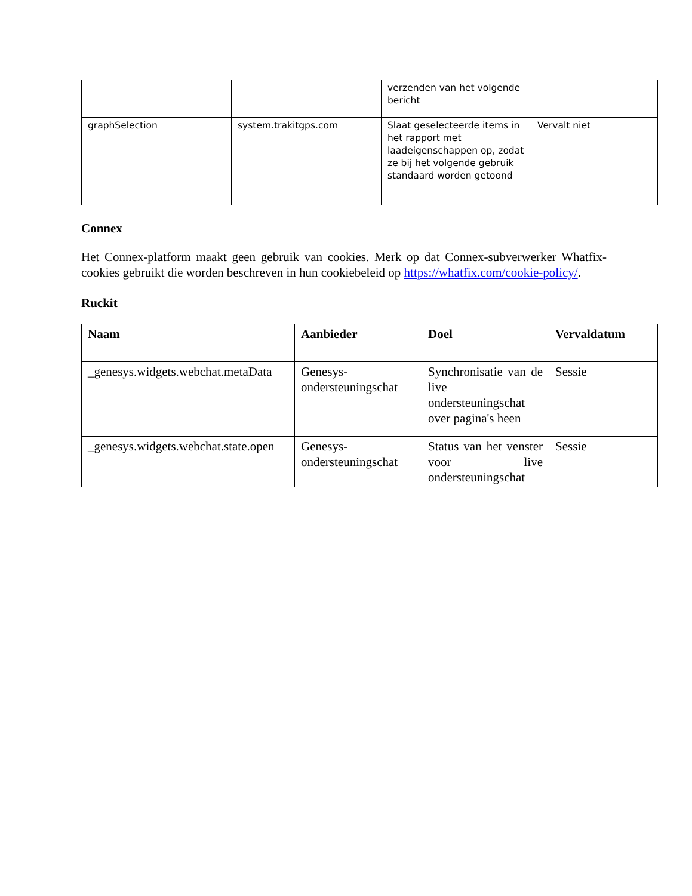| | | verzenden van het volgende bericht | |
| graphSelection | system.trakitgps.com | Slaat geselecteerde items in het rapport met laadeigenschappen op, zodat ze bij het volgende gebruik standaard worden getoond | Vervalt niet |
Connex
Het Connex-platform maakt geen gebruik van cookies. Merk op dat Connex-subverwerker Whatfix-cookies gebruikt die worden beschreven in hun cookiebeleid op https://whatfix.com/cookie-policy/.
Ruckit
| Naam | Aanbieder | Doel | Vervaldatum |
| --- | --- | --- | --- |
| _genesys.widgets.webchat.metaData | Genesys-ondersteuningschat | Synchronisatie van de live ondersteuningschat over pagina's heen | Sessie |
| _genesys.widgets.webchat.state.open | Genesys-ondersteuningschat | Status van het venster voor live ondersteuningschat | Sessie |